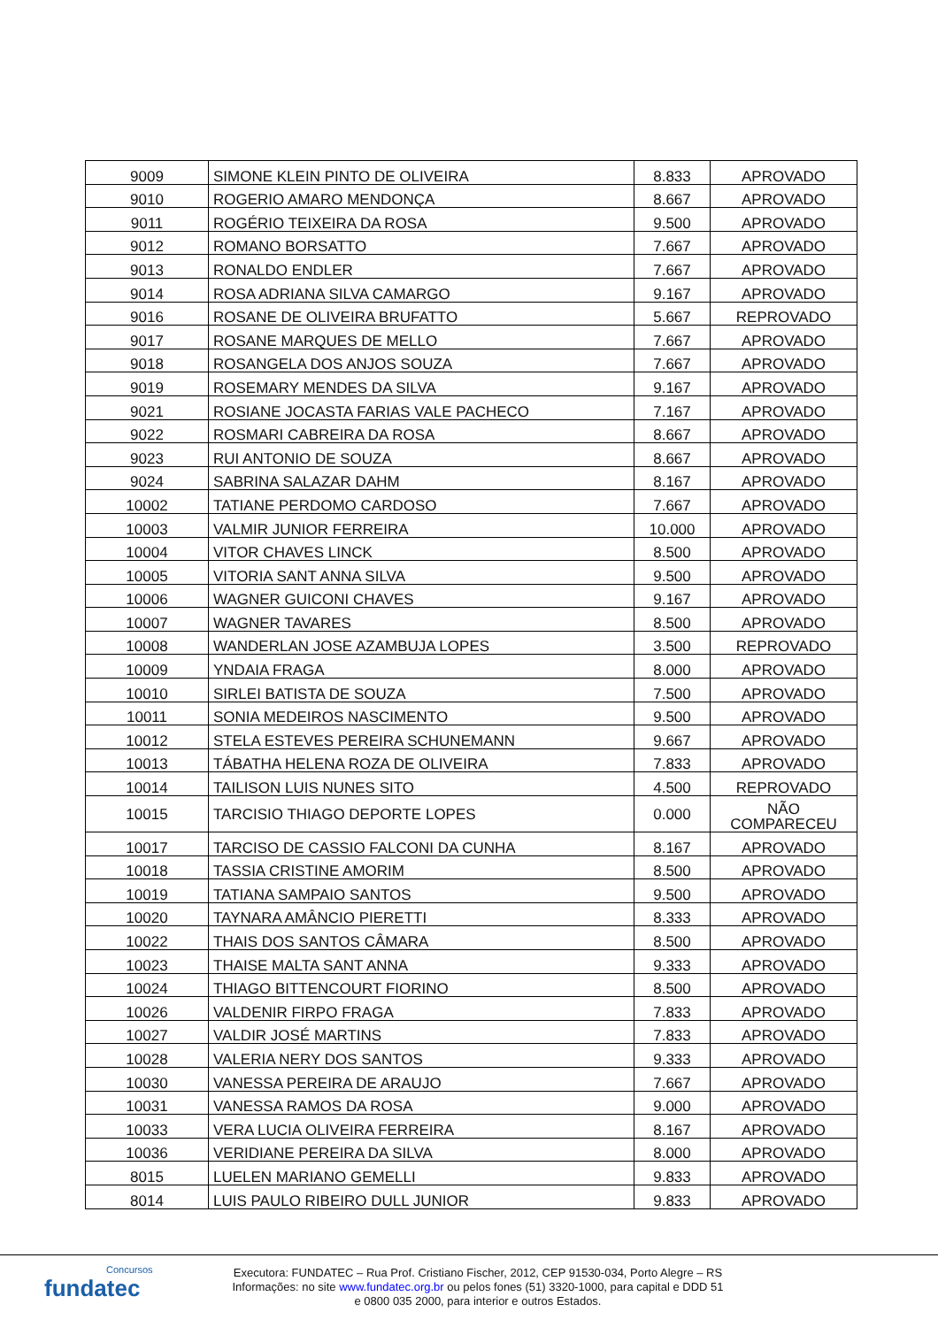| 9009 | SIMONE KLEIN PINTO DE OLIVEIRA | 8.833 | APROVADO |
| 9010 | ROGERIO AMARO MENDONÇA | 8.667 | APROVADO |
| 9011 | ROGÉRIO TEIXEIRA DA ROSA | 9.500 | APROVADO |
| 9012 | ROMANO BORSATTO | 7.667 | APROVADO |
| 9013 | RONALDO ENDLER | 7.667 | APROVADO |
| 9014 | ROSA ADRIANA SILVA CAMARGO | 9.167 | APROVADO |
| 9016 | ROSANE DE OLIVEIRA BRUFATTO | 5.667 | REPROVADO |
| 9017 | ROSANE MARQUES DE MELLO | 7.667 | APROVADO |
| 9018 | ROSANGELA DOS ANJOS SOUZA | 7.667 | APROVADO |
| 9019 | ROSEMARY MENDES DA SILVA | 9.167 | APROVADO |
| 9021 | ROSIANE JOCASTA FARIAS VALE PACHECO | 7.167 | APROVADO |
| 9022 | ROSMARI CABREIRA DA ROSA | 8.667 | APROVADO |
| 9023 | RUI ANTONIO DE SOUZA | 8.667 | APROVADO |
| 9024 | SABRINA SALAZAR DAHM | 8.167 | APROVADO |
| 10002 | TATIANE PERDOMO CARDOSO | 7.667 | APROVADO |
| 10003 | VALMIR JUNIOR FERREIRA | 10.000 | APROVADO |
| 10004 | VITOR CHAVES LINCK | 8.500 | APROVADO |
| 10005 | VITORIA SANT ANNA SILVA | 9.500 | APROVADO |
| 10006 | WAGNER GUICONI CHAVES | 9.167 | APROVADO |
| 10007 | WAGNER TAVARES | 8.500 | APROVADO |
| 10008 | WANDERLAN JOSE AZAMBUJA LOPES | 3.500 | REPROVADO |
| 10009 | YNDAIA FRAGA | 8.000 | APROVADO |
| 10010 | SIRLEI BATISTA DE SOUZA | 7.500 | APROVADO |
| 10011 | SONIA MEDEIROS NASCIMENTO | 9.500 | APROVADO |
| 10012 | STELA ESTEVES PEREIRA SCHUNEMANN | 9.667 | APROVADO |
| 10013 | TÁBATHA HELENA ROZA DE OLIVEIRA | 7.833 | APROVADO |
| 10014 | TAILISON LUIS NUNES SITO | 4.500 | REPROVADO |
| 10015 | TARCISIO THIAGO DEPORTE LOPES | 0.000 | NÃO COMPARECEU |
| 10017 | TARCISO DE CASSIO FALCONI DA CUNHA | 8.167 | APROVADO |
| 10018 | TASSIA CRISTINE AMORIM | 8.500 | APROVADO |
| 10019 | TATIANA SAMPAIO SANTOS | 9.500 | APROVADO |
| 10020 | TAYNARA AMÂNCIO PIERETTI | 8.333 | APROVADO |
| 10022 | THAIS DOS SANTOS CÂMARA | 8.500 | APROVADO |
| 10023 | THAISE MALTA SANT ANNA | 9.333 | APROVADO |
| 10024 | THIAGO BITTENCOURT FIORINO | 8.500 | APROVADO |
| 10026 | VALDENIR FIRPO FRAGA | 7.833 | APROVADO |
| 10027 | VALDIR JOSÉ MARTINS | 7.833 | APROVADO |
| 10028 | VALERIA NERY DOS SANTOS | 9.333 | APROVADO |
| 10030 | VANESSA PEREIRA DE ARAUJO | 7.667 | APROVADO |
| 10031 | VANESSA RAMOS DA ROSA | 9.000 | APROVADO |
| 10033 | VERA LUCIA OLIVEIRA FERREIRA | 8.167 | APROVADO |
| 10036 | VERIDIANE PEREIRA DA SILVA | 8.000 | APROVADO |
| 8015 | LUELEN MARIANO GEMELLI | 9.833 | APROVADO |
| 8014 | LUIS PAULO RIBEIRO DULL JUNIOR | 9.833 | APROVADO |
Concursos
fundatec
Executora: FUNDATEC – Rua Prof. Cristiano Fischer, 2012, CEP 91530-034, Porto Alegre – RS
Informações: no site www.fundatec.org.br ou pelos fones (51) 3320-1000, para capital e DDD 51
e 0800 035 2000, para interior e outros Estados.